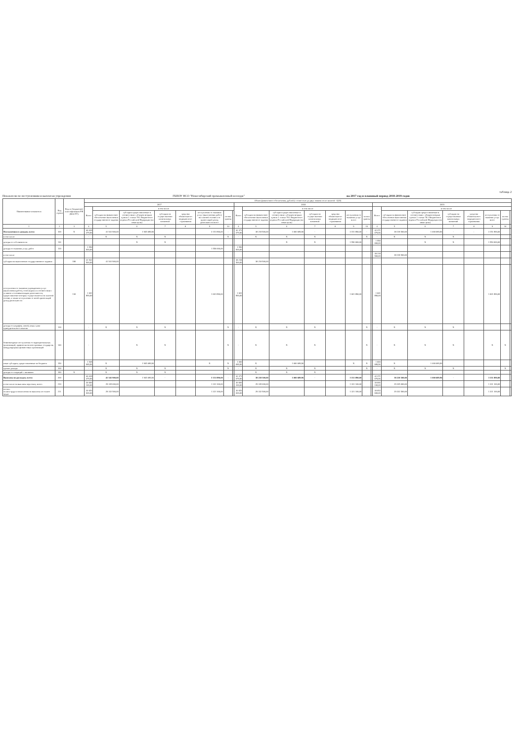таблица 2
Показатели по поступлениям и выплатам учреждения ГБПОУ НСО "Новосибирский промышленный колледж" на 2017 год и плановый период 2018-2019 годов
| Наименование показателя | Код строки | Код по бюджетной классификации РФ (КОСГУ) | Объем финансового обеспечения, рублей (с точностью до двух знаков после запятой - 0,00) | | | | | | | | | | | | | | | | | | | | | | | |
| --- | --- | --- | --- | --- | --- | --- | --- | --- | --- | --- | --- | --- | --- | --- | --- | --- | --- | --- | --- | --- | --- | --- | --- | --- | --- | --- |
| | | | 2017 | | | | | | | | 2018 | | | | | | | | 2019 | | | | | | | |
| | | | Всего | в том числе | | | | | | | Всего | в том числе | | | | | | | Всего | в том числе | | | | | | |
| | | | | субсидии на финансовое обеспечение выполнения государственного задания | субсидии предоставляемые в соответствии с абзацем вторым пункта 1 статьи 78.1 Бюджетного кодекса Российской Федерации (на иные цели) | субсидии на осуществление капитальных вложений | средства обязательного медицинского страхования | поступления от оказания услуг (выполнения работ) на платной основе и от приносящей доход деятельности всего | из них гранты | | | субсидии на финансовое обеспечение выполнения государственного задания | субсидии предоставляемые в соответствии с абзацем вторым пункта 1 статьи 78.1 Бюджетного кодекса Российской Федерации (на иные цели) | субсидии на осуществление капитальных вложений | средства обязательного медицинского страхования | поступления от оказания услуг всего | из них гранты | | | субсидии на финансовое обеспечение выполнения государственного задания | субсидии предоставляемые в соответствии с абзацем вторым пункта 1 статьи 78.1 Бюджетного кодекса Российской Федерации (на иные цели) | субсидии на осуществление капитальных вложений | средства обязательного медицинского страхования | поступления от оказания услуг всего | из них гранты | |
| 1 | 2 | 3 | 4 | 5 | 6 | 7 | 8 | 9 | 10 | | 4 | 5 | 6 | 7 | 8 | 9 | 10 | | 4 | 5 | 6 | 7 | 8 | 9 | 10 | |
| Поступления от доходов, всего: | 100 | X | 46 639 479,96 | 41 541 900,00 | 1 945 689,96 | | | 3 151 890,00 | - | | 42 371 079,96 | 38 218 500,00 | 1 000 689,96 | - | | 3 151 890,00 | - | | 42 371 079,96 | 38 218 500,00 | 1 000 689,96 | - | - | 3 151 890,00 | | |
| в том числе: | | | - | X | X | X | | | X | | - | X | X | X | | | X | | - | X | X | X | | | | |
| доходы от собственности | 110 | | | | X | X | | | | | | | X | X | | 1 550 000,00 | | | 1 550 000,00 | | X | X | | 1 550 000,00 | | |
| доходы от оказания услуг, работ | 120 | | 1 550 000,00 | | | | | 1 550 000,00 | | | 1 550 000,00 | | | | | | | | | | | | | | | |
| в том числе | | | | | | | | | | | | | | | | | | | 38 218 500,00 | 38 218 500,00 | | | | | | |
| субсидии на выполнение государственного задания | | 180 | 41 541 900,00 | 41 541 900,00 | | | | | | | 38 218 500,00 | 38 218 500,00 | | | | | | | | | | | | | | |
| поступления от оказания учреждением услуг (выполнения работ), относящихся в соответствии с уставом к основным видам деятельности, предоставление которых осуществляется на платной основе, а также поступления от иной приносящей доход деятельности | | 130 | 1 601 890,00 | | | | | 1 601 890,00 | | | 1 601 890,00 | | | | | 1 601 890,00 | | | 1 601 890,00 | | | | | 1 601 890,00 | | |
| доходы от штрафов, пеней, иных сумм принудительного изъятия | 130 | | - | X | X | X | | | X | | - | X | X | X | | | X | | - | X | X | X | | | | |
| безвозмездные поступления от наднациональных организаций, правительств иностранных государств, международных финансовых организаций | 140 | | - | | X | X | | | X | | - | X | X | X | | | X | | - | X | X | X | | X | X | |
| иные субсидии, предоставленные из бюджета | 150 | | 1 945 689,96 | X | 1 945 689,96 | | | X | X | | 1 000 689,96 | X | 1 000 689,96 | | | X | X | | 1 000 689,96 | X | 1 000 689,96 | | | | | |
| прочие доходы | 160 | | - | X | X | X | | | X | | - | X | X | X | | | X | | - | X | X | X | | | X | |
| доходы от операций с активами | 180 | X | | X | X | X | | | | | | X | X | X | | | | | | | | | | | | |
| Выплаты по расходам, всего: | 200 | | 46 639 479,96 | 41 541 900,00 | 1 945 689,96 | - | | 3 151 890,00 | - | | 42 371 079,96 | 38 218 500,00 | 1 000 689,96 | - | | 3 151 890,00 | | | 42 371 079,96 | 38 218 500,00 | 1 000 689,96 | - | | 3 151 890,00 | | |
| в том числе на выплаты персоналу всего: | 210 | | 30 666 100,00 | 29 335 000,00 | | | | 1 331 100,00 | | | 30 666 100,00 | 29 335 000,00 | | | | 1 331 100,00 | | | 30 666 100,00 | 29 335 000,00 | | | | 1 331 100,00 | | |
| из них: оплата труда и начисления на выплаты по оплате труда | 211 | | 30 653 600,00 | 29 332 500,00 | | | | 1 321 100,00 | | | 30 653 600,00 | 29 332 500,00 | | | | 1 321 100,00 | | | 30 653 600,00 | 29 332 500,00 | | | | 1 321 100,00 | | |